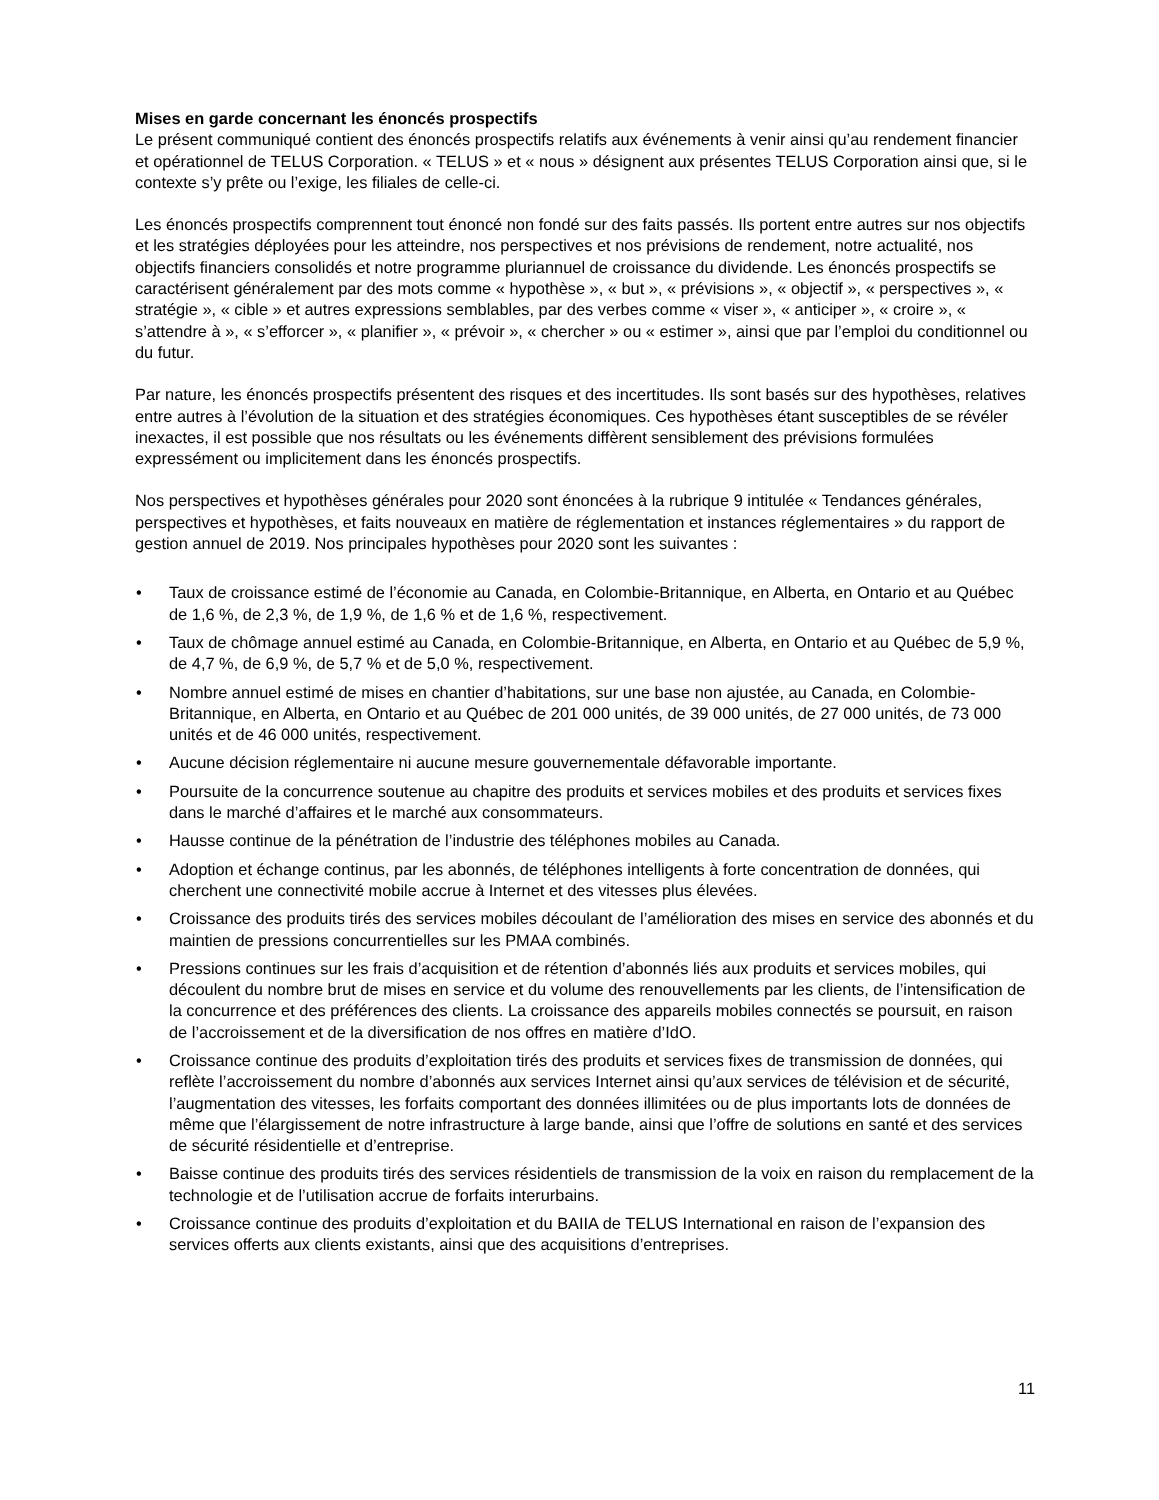Mises en garde concernant les énoncés prospectifs
Le présent communiqué contient des énoncés prospectifs relatifs aux événements à venir ainsi qu’au rendement financier et opérationnel de TELUS Corporation. « TELUS » et « nous » désignent aux présentes TELUS Corporation ainsi que, si le contexte s’y prête ou l’exige, les filiales de celle-ci.
Les énoncés prospectifs comprennent tout énoncé non fondé sur des faits passés. Ils portent entre autres sur nos objectifs et les stratégies déployées pour les atteindre, nos perspectives et nos prévisions de rendement, notre actualité, nos objectifs financiers consolidés et notre programme pluriannuel de croissance du dividende. Les énoncés prospectifs se caractérisent généralement par des mots comme « hypothèse », « but », « prévisions », « objectif », « perspectives », « stratégie », « cible » et autres expressions semblables, par des verbes comme « viser », « anticiper », « croire », « s’attendre à », « s’efforcer », « planifier », « prévoir », « chercher » ou « estimer », ainsi que par l’emploi du conditionnel ou du futur.
Par nature, les énoncés prospectifs présentent des risques et des incertitudes. Ils sont basés sur des hypothèses, relatives entre autres à l’évolution de la situation et des stratégies économiques. Ces hypothèses étant susceptibles de se révéler inexactes, il est possible que nos résultats ou les événements diffèrent sensiblement des prévisions formulées expressément ou implicitement dans les énoncés prospectifs.
Nos perspectives et hypothèses générales pour 2020 sont énoncées à la rubrique 9 intitulée « Tendances générales, perspectives et hypothèses, et faits nouveaux en matière de réglementation et instances réglementaires » du rapport de gestion annuel de 2019. Nos principales hypothèses pour 2020 sont les suivantes :
• Taux de croissance estimé de l’économie au Canada, en Colombie-Britannique, en Alberta, en Ontario et au Québec de 1,6 %, de 2,3 %, de 1,9 %, de 1,6 % et de 1,6 %, respectivement.
• Taux de chômage annuel estimé au Canada, en Colombie-Britannique, en Alberta, en Ontario et au Québec de 5,9 %, de 4,7 %, de 6,9 %, de 5,7 % et de 5,0 %, respectivement.
• Nombre annuel estimé de mises en chantier d’habitations, sur une base non ajustée, au Canada, en Colombie-Britannique, en Alberta, en Ontario et au Québec de 201 000 unités, de 39 000 unités, de 27 000 unités, de 73 000 unités et de 46 000 unités, respectivement.
• Aucune décision réglementaire ni aucune mesure gouvernementale défavorable importante.
• Poursuite de la concurrence soutenue au chapitre des produits et services mobiles et des produits et services fixes dans le marché d’affaires et le marché aux consommateurs.
• Hausse continue de la pénétration de l’industrie des téléphones mobiles au Canada.
• Adoption et échange continus, par les abonnés, de téléphones intelligents à forte concentration de données, qui cherchent une connectivité mobile accrue à Internet et des vitesses plus élevées.
• Croissance des produits tirés des services mobiles découlant de l’amélioration des mises en service des abonnés et du maintien de pressions concurrentielles sur les PMAA combinés.
• Pressions continues sur les frais d’acquisition et de rétention d’abonnés liés aux produits et services mobiles, qui découlent du nombre brut de mises en service et du volume des renouvellements par les clients, de l’intensification de la concurrence et des préférences des clients. La croissance des appareils mobiles connectés se poursuit, en raison de l’accroissement et de la diversification de nos offres en matière d’IdO.
• Croissance continue des produits d’exploitation tirés des produits et services fixes de transmission de données, qui reflète l’accroissement du nombre d’abonnés aux services Internet ainsi qu’aux services de télévision et de sécurité, l’augmentation des vitesses, les forfaits comportant des données illimitées ou de plus importants lots de données de même que l’élargissement de notre infrastructure à large bande, ainsi que l’offre de solutions en santé et des services de sécurité résidentielle et d’entreprise.
• Baisse continue des produits tirés des services résidentiels de transmission de la voix en raison du remplacement de la technologie et de l’utilisation accrue de forfaits interurbains.
• Croissance continue des produits d’exploitation et du BAIIA de TELUS International en raison de l’expansion des services offerts aux clients existants, ainsi que des acquisitions d’entreprises.
11